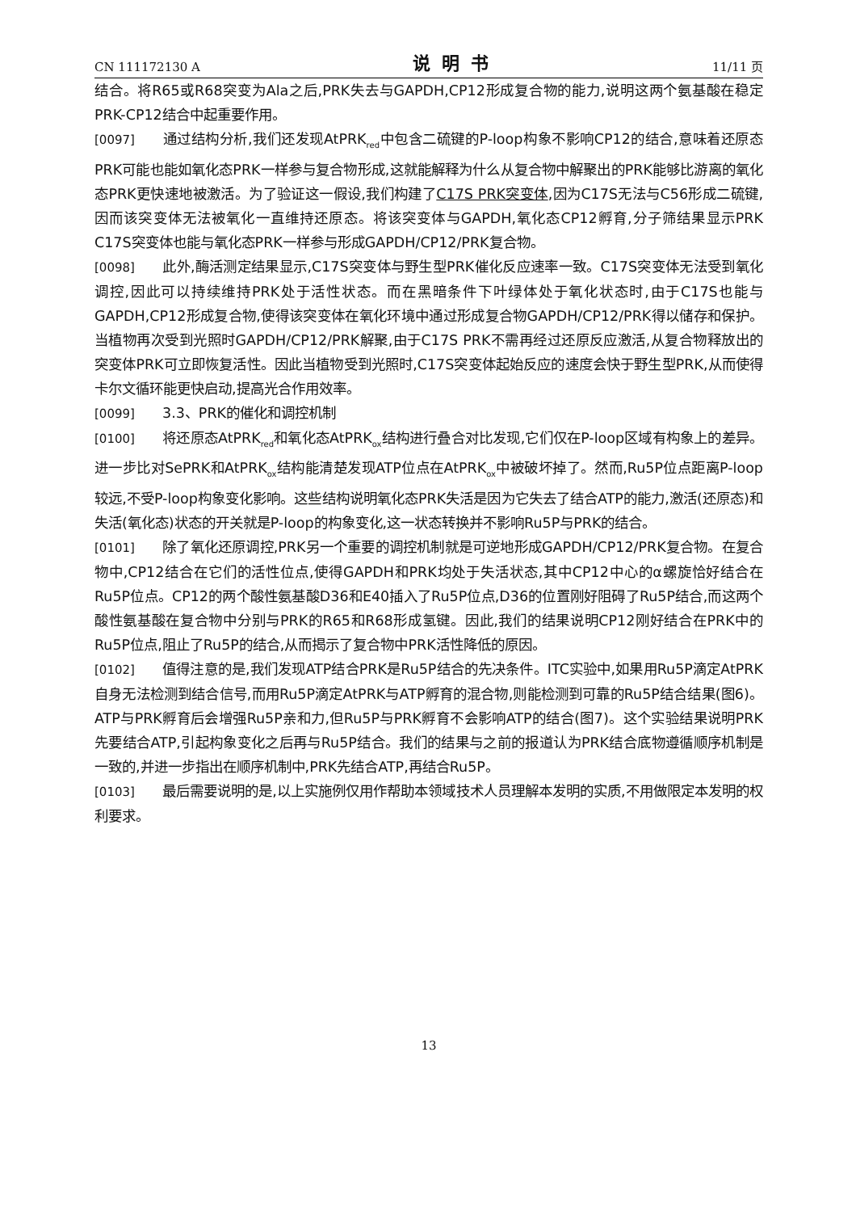CN 111172130 A 说明书 11/11 页
结合。将R65或R68突变为Ala之后,PRK失去与GAPDH,CP12形成复合物的能力,说明这两个氨基酸在稳定PRK-CP12结合中起重要作用。
[0097] 通过结构分析,我们还发现AtPRK<sub>red</sub>中包含二硫键的P-loop构象不影响CP12的结合,意味着还原态PRK可能也能如氧化态PRK一样参与复合物形成,这就能解释为什么从复合物中解聚出的PRK能够比游离的氧化态PRK更快速地被激活。为了验证这一假设,我们构建了C17S PRK突变体,因为C17S无法与C56形成二硫键,因而该突变体无法被氧化一直维持还原态。将该突变体与GAPDH,氧化态CP12孵育,分子筛结果显示PRK C17S突变体也能与氧化态PRK一样参与形成GAPDH/CP12/PRK复合物。
[0098] 此外,酶活测定结果显示,C17S突变体与野生型PRK催化反应速率一致。C17S突变体无法受到氧化调控,因此可以持续维持PRK处于活性状态。而在黑暗条件下叶绿体处于氧化状态时,由于C17S也能与GAPDH,CP12形成复合物,使得该突变体在氧化环境中通过形成复合物GAPDH/CP12/PRK得以储存和保护。当植物再次受到光照时GAPDH/CP12/PRK解聚,由于C17S PRK不需再经过还原反应激活,从复合物释放出的突变体PRK可立即恢复活性。因此当植物受到光照时,C17S突变体起始反应的速度会快于野生型PRK,从而使得卡尔文循环能更快启动,提高光合作用效率。
[0099] 3.3、PRK的催化和调控机制
[0100] 将还原态AtPRK<sub>red</sub>和氧化态AtPRK<sub>ox</sub>结构进行叠合对比发现,它们仅在P-loop区域有构象上的差异。进一步比对SePRK和AtPRK<sub>ox</sub>结构能清楚发现ATP位点在AtPRK<sub>ox</sub>中被破坏掉了。然而,Ru5P位点距离P-loop较远,不受P-loop构象变化影响。这些结构说明氧化态PRK失活是因为它失去了结合ATP的能力,激活(还原态)和失活(氧化态)状态的开关就是P-loop的构象变化,这一状态转换并不影响Ru5P与PRK的结合。
[0101] 除了氧化还原调控,PRK另一个重要的调控机制就是可逆地形成GAPDH/CP12/PRK复合物。在复合物中,CP12结合在它们的活性位点,使得GAPDH和PRK均处于失活状态,其中CP12中心的α螺旋恰好结合在Ru5P位点。CP12的两个酸性氨基酸D36和E40插入了Ru5P位点,D36的位置刚好阻碍了Ru5P结合,而这两个酸性氨基酸在复合物中分别与PRK的R65和R68形成氢键。因此,我们的结果说明CP12刚好结合在PRK中的Ru5P位点,阻止了Ru5P的结合,从而揭示了复合物中PRK活性降低的原因。
[0102] 值得注意的是,我们发现ATP结合PRK是Ru5P结合的先决条件。ITC实验中,如果用Ru5P滴定AtPRK自身无法检测到结合信号,而用Ru5P滴定AtPRK与ATP孵育的混合物,则能检测到可靠的Ru5P结合结果(图6)。ATP与PRK孵育后会增强Ru5P亲和力,但Ru5P与PRK孵育不会影响ATP的结合(图7)。这个实验结果说明PRK先要结合ATP,引起构象变化之后再与Ru5P结合。我们的结果与之前的报道认为PRK结合底物遵循顺序机制是一致的,并进一步指出在顺序机制中,PRK先结合ATP,再结合Ru5P。
[0103] 最后需要说明的是,以上实施例仅用作帮助本领域技术人员理解本发明的实质,不用做限定本发明的权利要求。
13